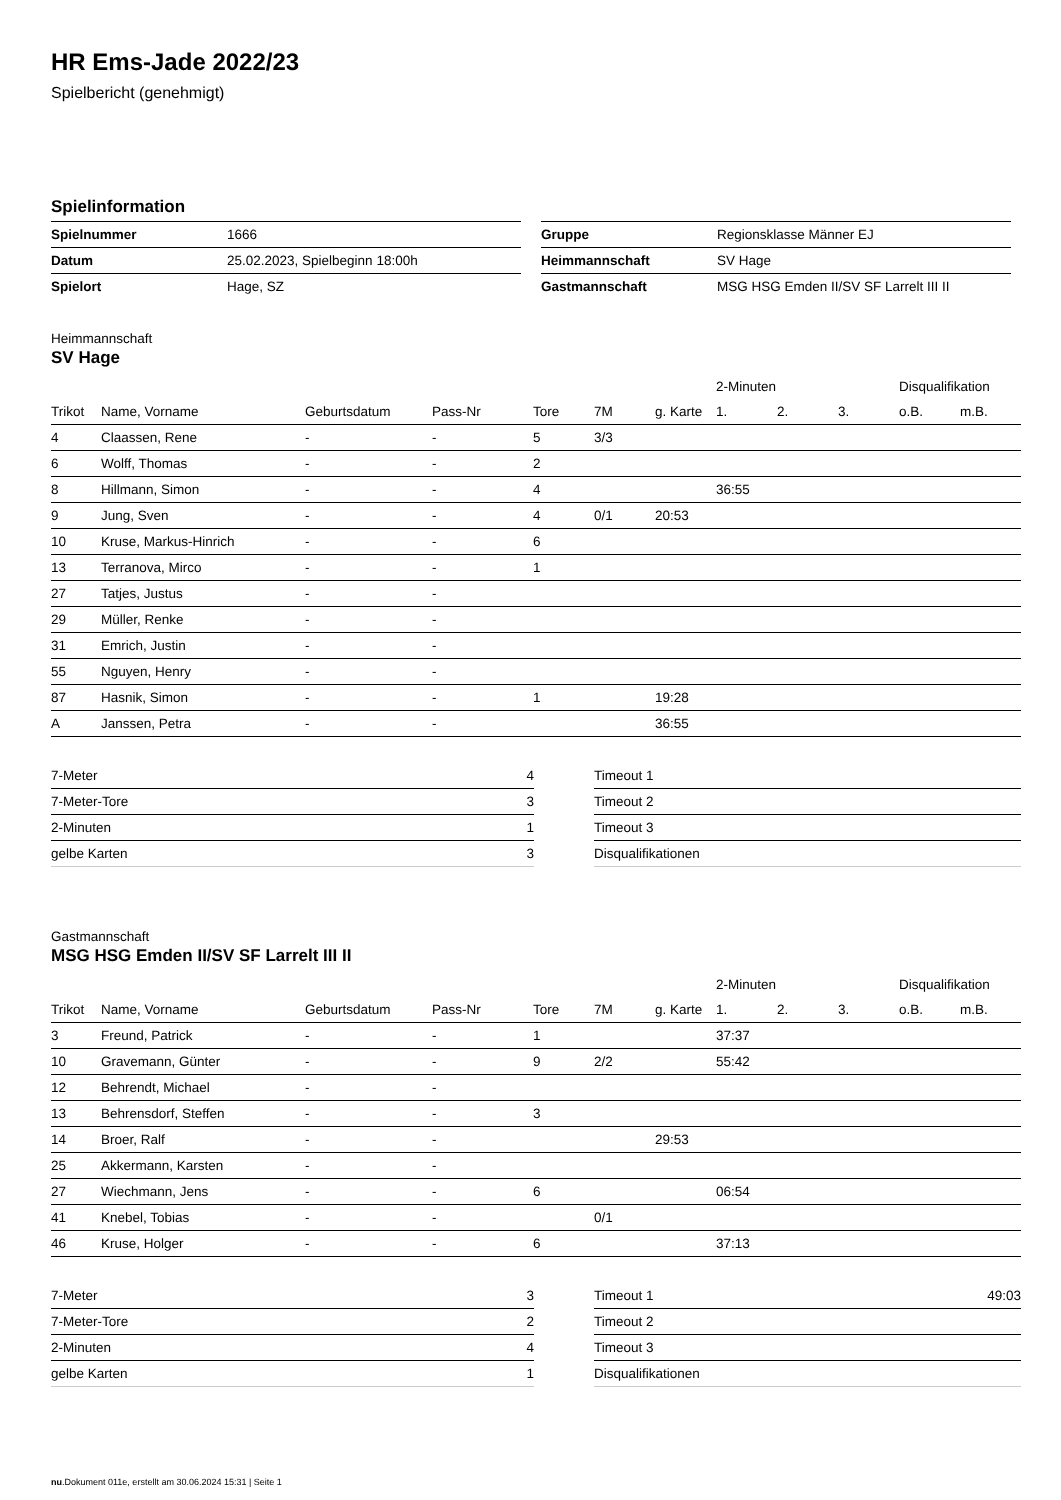HR Ems-Jade 2022/23
Spielbericht (genehmigt)
Spielinformation
| Spielnummer | 1666 |
| Datum | 25.02.2023, Spielbeginn 18:00h |
| Spielort | Hage, SZ |
| Gruppe | Regionsklasse Männer EJ |
| Heimmannschaft | SV Hage |
| Gastmannschaft | MSG HSG Emden II/SV SF Larrelt III II |
Heimmannschaft
SV Hage
| | | | | | | | 2-Minuten | | | Disqualifikation | |
| --- | --- | --- | --- | --- | --- | --- | --- | --- | --- | --- | --- |
| Trikot | Name, Vorname | Geburtsdatum | Pass-Nr | Tore | 7M | g. Karte | 1. | 2. | 3. | o.B. | m.B. |
| 4 | Claassen, Rene | - | - | 5 | 3/3 | | | | | | |
| 6 | Wolff, Thomas | - | - | 2 | | | | | | | |
| 8 | Hillmann, Simon | - | - | 4 | | | 36:55 | | | | |
| 9 | Jung, Sven | - | - | 4 | 0/1 | 20:53 | | | | | |
| 10 | Kruse, Markus-Hinrich | - | - | 6 | | | | | | | |
| 13 | Terranova, Mirco | - | - | 1 | | | | | | | |
| 27 | Tatjes, Justus | - | - | | | | | | | | |
| 29 | Müller, Renke | - | - | | | | | | | | |
| 31 | Emrich, Justin | - | - | | | | | | | | |
| 55 | Nguyen, Henry | - | - | | | | | | | | |
| 87 | Hasnik, Simon | - | - | 1 | | 19:28 | | | | | |
| A | Janssen, Petra | - | - | | | 36:55 | | | | | |
| 7-Meter | 4 |
| 7-Meter-Tore | 3 |
| 2-Minuten | 1 |
| gelbe Karten | 3 |
| Timeout 1 | |
| Timeout 2 | |
| Timeout 3 | |
| Disqualifikationen | |
Gastmannschaft
MSG HSG Emden II/SV SF Larrelt III II
| | | | | | | | 2-Minuten | | | Disqualifikation | |
| --- | --- | --- | --- | --- | --- | --- | --- | --- | --- | --- | --- |
| Trikot | Name, Vorname | Geburtsdatum | Pass-Nr | Tore | 7M | g. Karte | 1. | 2. | 3. | o.B. | m.B. |
| 3 | Freund, Patrick | - | - | 1 | | | 37:37 | | | | |
| 10 | Gravemann, Günter | - | - | 9 | 2/2 | | 55:42 | | | | |
| 12 | Behrendt, Michael | - | - | | | | | | | | |
| 13 | Behrensdorf, Steffen | - | - | 3 | | | | | | | |
| 14 | Broer, Ralf | - | - | | | 29:53 | | | | | |
| 25 | Akkermann, Karsten | - | - | | | | | | | | |
| 27 | Wiechmann, Jens | - | - | 6 | | | 06:54 | | | | |
| 41 | Knebel, Tobias | - | - | | 0/1 | | | | | | |
| 46 | Kruse, Holger | - | - | 6 | | | 37:13 | | | | |
| 7-Meter | 3 |
| 7-Meter-Tore | 2 |
| 2-Minuten | 4 |
| gelbe Karten | 1 |
| Timeout 1 | 49:03 |
| Timeout 2 | |
| Timeout 3 | |
| Disqualifikationen | |
nu.Dokument 011e, erstellt am 30.06.2024 15:31 | Seite 1